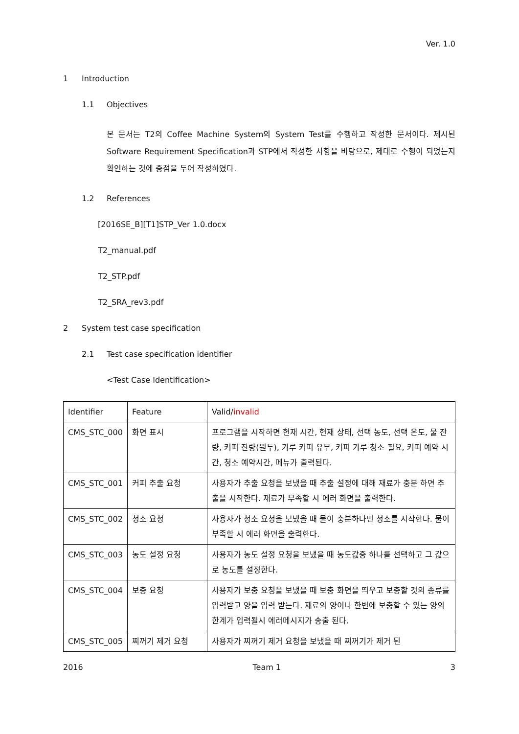Ver. 1.0
1 Introduction
1.1 Objectives
본 문서는 T2의 Coffee Machine System의 System Test를 수행하고 작성한 문서이다. 제시된 Software Requirement Specification과 STP에서 작성한 사항을 바탕으로, 제대로 수행이 되었는지 확인하는 것에 중점을 두어 작성하였다.
1.2 References
[2016SE_B][T1]STP_Ver 1.0.docx
T2_manual.pdf
T2_STP.pdf
T2_SRA_rev3.pdf
2 System test case specification
2.1 Test case specification identifier
<Test Case Identification>
| Identifier | Feature | Valid/ invalid |
| CMS_STC_000 | 화면 표시 | 프로그램을 시작하면 현재 시간, 현재 상태, 선택 농도, 선택 온도, 물 잔량, 커피 잔량(원두), 가루 커피 유무, 커피 가루 청소 필요, 커피 예약 시간, 청소 예약시간, 메뉴가 출력된다. |
| CMS_STC_001 | 커피 추출 요청 | 사용자가 추출 요청을 보냈을 때 추출 설정에 대해 재료가 충분 하면 추출을 시작한다. 재료가 부족할 시 에러 화면을 출력한다. |
| CMS_STC_002 | 청소 요청 | 사용자가 청소 요청을 보냈을 때 물이 충분하다면 청소를 시작한다. 물이 부족할 시 에러 화면을 출력한다. |
| CMS_STC_003 | 농도 설정 요청 | 사용자가 농도 설정 요청을 보냈을 때 농도값중 하나를 선택하고 그 값으로 농도를 설정한다. |
| CMS_STC_004 | 보충 요청 | 사용자가 보충 요청을 보냈을 때 보충 화면을 띄우고 보충할 것의 종류를 입력받고 양을 입력 받는다. 재료의 양이나 한번에 보충할 수 있는 양의 한계가 입력될시 에러메시지가 송출 된다. |
| CMS_STC_005 | 찌꺼기 제거 요청 | 사용자가 찌꺼기 제거 요청을 보냈을 때 찌꺼기가 제거 된 |
2016 Team 1 3